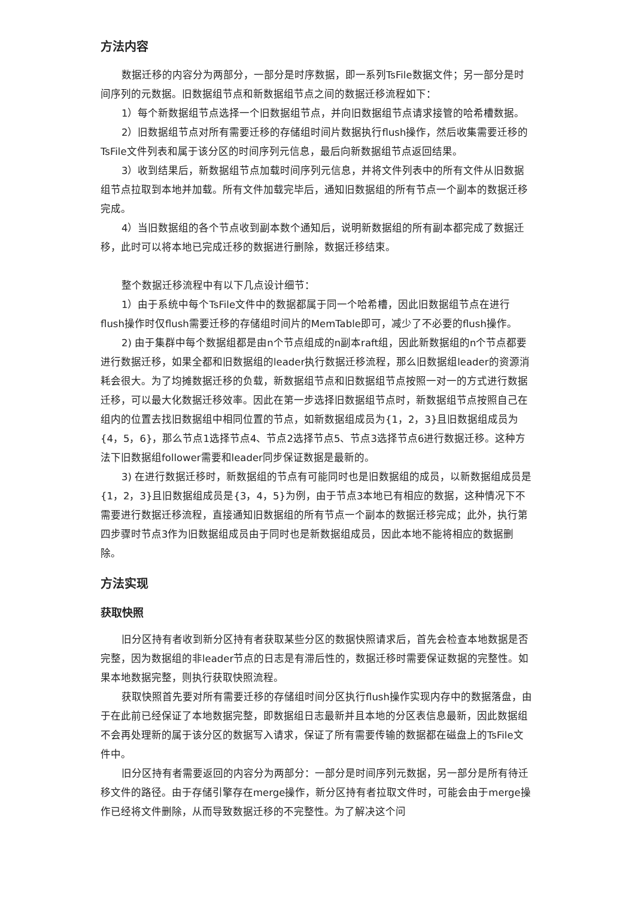方法内容
数据迁移的内容分为两部分，一部分是时序数据，即一系列TsFile数据文件；另一部分是时间序列的元数据。旧数据组节点和新数据组节点之间的数据迁移流程如下：
1）每个新数据组节点选择一个旧数据组节点，并向旧数据组节点请求接管的哈希槽数据。
2）旧数据组节点对所有需要迁移的存储组时间片数据执行flush操作，然后收集需要迁移的TsFile文件列表和属于该分区的时间序列元信息，最后向新数据组节点返回结果。
3）收到结果后，新数据组节点加载时间序列元信息，并将文件列表中的所有文件从旧数据组节点拉取到本地并加载。所有文件加载完毕后，通知旧数据组的所有节点一个副本的数据迁移完成。
4）当旧数据组的各个节点收到副本数个通知后，说明新数据组的所有副本都完成了数据迁移，此时可以将本地已完成迁移的数据进行删除，数据迁移结束。
整个数据迁移流程中有以下几点设计细节：
1）由于系统中每个TsFile文件中的数据都属于同一个哈希槽，因此旧数据组节点在进行flush操作时仅flush需要迁移的存储组时间片的MemTable即可，减少了不必要的flush操作。
2) 由于集群中每个数据组都是由n个节点组成的n副本raft组，因此新数据组的n个节点都要进行数据迁移，如果全都和旧数据组的leader执行数据迁移流程，那么旧数据组leader的资源消耗会很大。为了均摊数据迁移的负载，新数据组节点和旧数据组节点按照一对一的方式进行数据迁移，可以最大化数据迁移效率。因此在第一步选择旧数据组节点时，新数据组节点按照自己在组内的位置去找旧数据组中相同位置的节点，如新数据组成员为{1，2，3}且旧数据组成员为{4，5，6}，那么节点1选择节点4、节点2选择节点5、节点3选择节点6进行数据迁移。这种方法下旧数据组follower需要和leader同步保证数据是最新的。
3) 在进行数据迁移时，新数据组的节点有可能同时也是旧数据组的成员，以新数据组成员是{1，2，3}且旧数据组成员是{3，4，5}为例，由于节点3本地已有相应的数据，这种情况下不需要进行数据迁移流程，直接通知旧数据组的所有节点一个副本的数据迁移完成；此外，执行第四步骤时节点3作为旧数据组成员由于同时也是新数据组成员，因此本地不能将相应的数据删除。
方法实现
获取快照
旧分区持有者收到新分区持有者获取某些分区的数据快照请求后，首先会检查本地数据是否完整，因为数据组的非leader节点的日志是有滞后性的，数据迁移时需要保证数据的完整性。如果本地数据完整，则执行获取快照流程。
获取快照首先要对所有需要迁移的存储组时间分区执行flush操作实现内存中的数据落盘，由于在此前已经保证了本地数据完整，即数据组日志最新并且本地的分区表信息最新，因此数据组不会再处理新的属于该分区的数据写入请求，保证了所有需要传输的数据都在磁盘上的TsFile文件中。
旧分区持有者需要返回的内容分为两部分：一部分是时间序列元数据，另一部分是所有待迁移文件的路径。由于存储引擎存在merge操作，新分区持有者拉取文件时，可能会由于merge操作已经将文件删除，从而导致数据迁移的不完整性。为了解决这个问